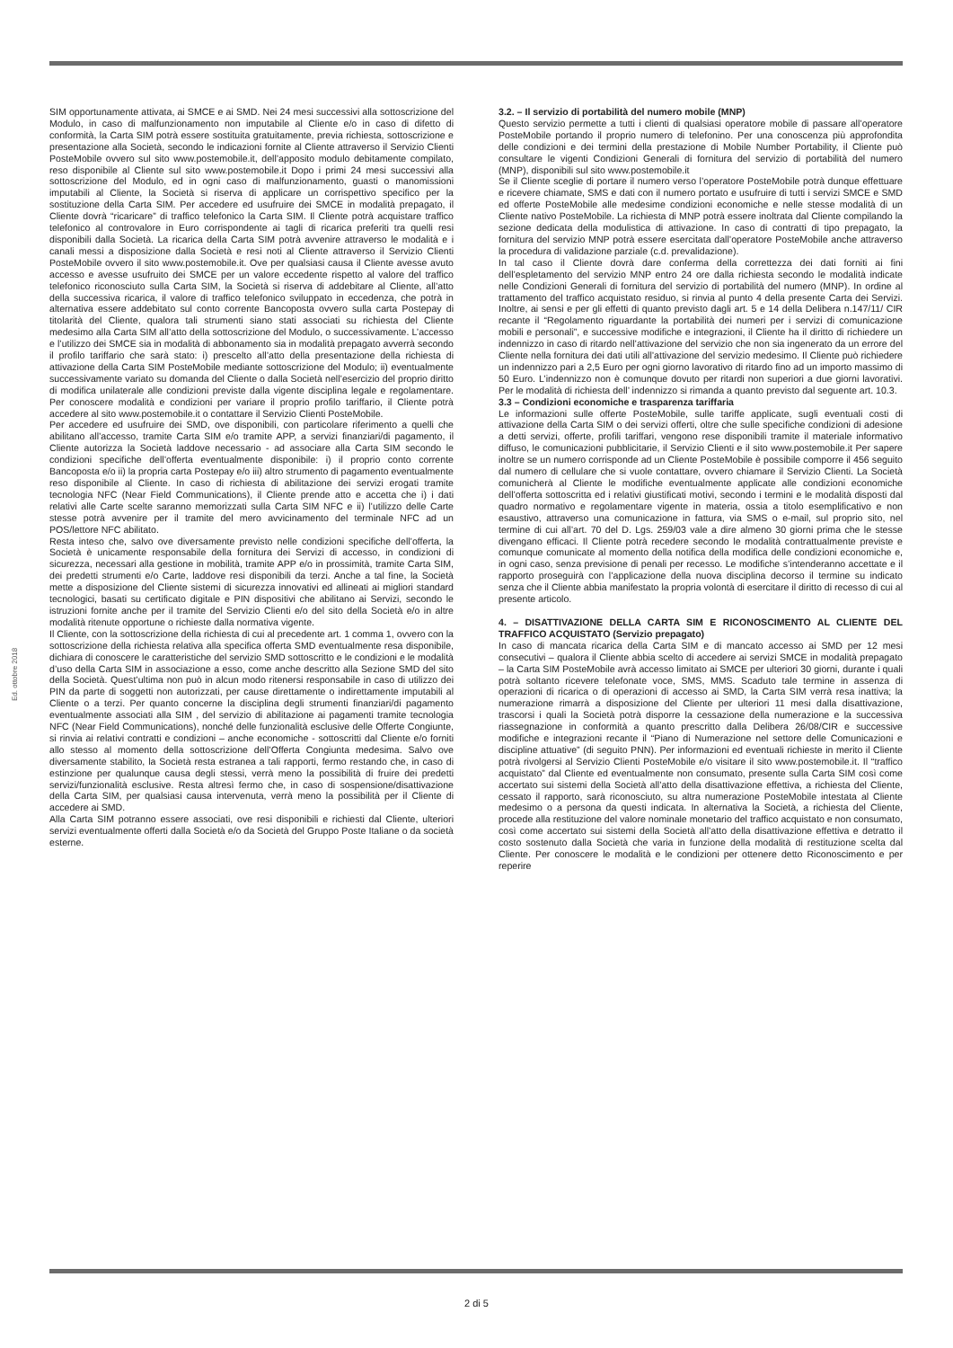Ed. ottobre 2018
SIM opportunamente attivata, ai SMCE e ai SMD. Nei 24 mesi successivi alla sottoscrizione del Modulo, in caso di malfunzionamento non imputabile al Cliente e/o in caso di difetto di conformità, la Carta SIM potrà essere sostituita gratuitamente, previa richiesta, sottoscrizione e presentazione alla Società, secondo le indicazioni fornite al Cliente attraverso il Servizio Clienti PosteMobile ovvero sul sito www.postemobile.it, dell’apposito modulo debitamente compilato, reso disponibile al Cliente sul sito www.postemobile.it Dopo i primi 24 mesi successivi alla sottoscrizione del Modulo, ed in ogni caso di malfunzionamento, guasti o manomissioni imputabili al Cliente, la Società si riserva di applicare un corrispettivo specifico per la sostituzione della Carta SIM. Per accedere ed usufruire dei SMCE in modalità prepagato, il Cliente dovrà “ricaricare” di traffico telefonico la Carta SIM. Il Cliente potrà acquistare traffico telefonico al controvalore in Euro corrispondente ai tagli di ricarica preferiti tra quelli resi disponibili dalla Società. La ricarica della Carta SIM potrà avvenire attraverso le modalità e i canali messi a disposizione dalla Società e resi noti al Cliente attraverso il Servizio Clienti PosteMobile ovvero il sito www.postemobile.it. Ove per qualsiasi causa il Cliente avesse avuto accesso e avesse usufruito dei SMCE per un valore eccedente rispetto al valore del traffico telefonico riconosciuto sulla Carta SIM, la Società si riserva di addebitare al Cliente, all’atto della successiva ricarica, il valore di traffico telefonico sviluppato in eccedenza, che potrà in alternativa essere addebitato sul conto corrente Bancoposta ovvero sulla carta Postepay di titolarità del Cliente, qualora tali strumenti siano stati associati su richiesta del Cliente medesimo alla Carta SIM all’atto della sottoscrizione del Modulo, o successivamente. L’accesso e l’utilizzo dei SMCE sia in modalità di abbonamento sia in modalità prepagato avverrà secondo il profilo tariffario che sarà stato: i) prescelto all’atto della presentazione della richiesta di attivazione della Carta SIM PosteMobile mediante sottoscrizione del Modulo; ii) eventualmente successivamente variato su domanda del Cliente o dalla Società nell’esercizio del proprio diritto di modifica unilaterale alle condizioni previste dalla vigente disciplina legale e regolamentare. Per conoscere modalità e condizioni per variare il proprio profilo tariffario, il Cliente potrà accedere al sito www.postemobile.it o contattare il Servizio Clienti PosteMobile.
Per accedere ed usufruire dei SMD, ove disponibili, con particolare riferimento a quelli che abilitano all’accesso, tramite Carta SIM e/o tramite APP, a servizi finanziari/di pagamento, il Cliente autorizza la Società laddove necessario - ad associare alla Carta SIM secondo le condizioni specifiche dell’offerta eventualmente disponibile: i) il proprio conto corrente Bancoposta e/o ii) la propria carta Postepay e/o iii) altro strumento di pagamento eventualmente reso disponibile al Cliente. In caso di richiesta di abilitazione dei servizi erogati tramite tecnologia NFC (Near Field Communications), il Cliente prende atto e accetta che i) i dati relativi alle Carte scelte saranno memorizzati sulla Carta SIM NFC e ii) l’utilizzo delle Carte stesse potrà avvenire per il tramite del mero avvicinamento del terminale NFC ad un POS/lettore NFC abilitato.
Resta inteso che, salvo ove diversamente previsto nelle condizioni specifiche dell’offerta, la Società è unicamente responsabile della fornitura dei Servizi di accesso, in condizioni di sicurezza, necessari alla gestione in mobilità, tramite APP e/o in prossimità, tramite Carta SIM, dei predetti strumenti e/o Carte, laddove resi disponibili da terzi. Anche a tal fine, la Società mette a disposizione del Cliente sistemi di sicurezza innovativi ed allineati ai migliori standard tecnologici, basati su certificato digitale e PIN dispositivi che abilitano ai Servizi, secondo le istruzioni fornite anche per il tramite del Servizio Clienti e/o del sito della Società e/o in altre modalità ritenute opportune o richieste dalla normativa vigente.
Il Cliente, con la sottoscrizione della richiesta di cui al precedente art. 1 comma 1, ovvero con la sottoscrizione della richiesta relativa alla specifica offerta SMD eventualmente resa disponibile, dichiara di conoscere le caratteristiche del servizio SMD sottoscritto e le condizioni e le modalità d’uso della Carta SIM in associazione a esso, come anche descritto alla Sezione SMD del sito della Società. Quest’ultima non può in alcun modo ritenersi responsabile in caso di utilizzo dei PIN da parte di soggetti non autorizzati, per cause direttamente o indirettamente imputabili al Cliente o a terzi. Per quanto concerne la disciplina degli strumenti finanziari/di pagamento eventualmente associati alla SIM , del servizio di abilitazione ai pagamenti tramite tecnologia NFC (Near Field Communications), nonché delle funzionalità esclusive delle Offerte Congiunte, si rinvia ai relativi contratti e condizioni – anche economiche - sottoscritti dal Cliente e/o forniti allo stesso al momento della sottoscrizione dell’Offerta Congiunta medesima. Salvo ove diversamente stabilito, la Società resta estranea a tali rapporti, fermo restando che, in caso di estinzione per qualunque causa degli stessi, verrà meno la possibilità di fruire dei predetti servizi/funzionalità esclusive. Resta altresì fermo che, in caso di sospensione/disattivazione della Carta SIM, per qualsiasi causa intervenuta, verrà meno la possibilità per il Cliente di accedere ai SMD.
Alla Carta SIM potranno essere associati, ove resi disponibili e richiesti dal Cliente, ulteriori servizi eventualmente offerti dalla Società e/o da Società del Gruppo Poste Italiane o da società esterne.
3.2. – Il servizio di portabilità del numero mobile (MNP)
Questo servizio permette a tutti i clienti di qualsiasi operatore mobile di passare all’operatore PosteMobile portando il proprio numero di telefonino. Per una conoscenza più approfondita delle condizioni e dei termini della prestazione di Mobile Number Portability, il Cliente può consultare le vigenti Condizioni Generali di fornitura del servizio di portabilità del numero (MNP), disponibili sul sito www.postemobile.it
Se il Cliente sceglie di portare il numero verso l’operatore PosteMobile potrà dunque effettuare e ricevere chiamate, SMS e dati con il numero portato e usufruire di tutti i servizi SMCE e SMD ed offerte PosteMobile alle medesime condizioni economiche e nelle stesse modalità di un Cliente nativo PosteMobile. La richiesta di MNP potrà essere inoltrata dal Cliente compilando la sezione dedicata della modulistica di attivazione. In caso di contratti di tipo prepagato, la fornitura del servizio MNP potrà essere esercitata dall’operatore PosteMobile anche attraverso la procedura di validazione parziale (c.d. prevalidazione).
In tal caso il Cliente dovrà dare conferma della correttezza dei dati forniti ai fini dell’espletamento del servizio MNP entro 24 ore dalla richiesta secondo le modalità indicate nelle Condizioni Generali di fornitura del servizio di portabilità del numero (MNP). In ordine al trattamento del traffico acquistato residuo, si rinvia al punto 4 della presente Carta dei Servizi. Inoltre, ai sensi e per gli effetti di quanto previsto dagli art. 5 e 14 della Delibera n.147/11/ CIR recante il “Regolamento riguardante la portabilità dei numeri per i servizi di comunicazione mobili e personali”, e successive modifiche e integrazioni, il Cliente ha il diritto di richiedere un indennizzo in caso di ritardo nell’attivazione del servizio che non sia ingenerato da un errore del Cliente nella fornitura dei dati utili all’attivazione del servizio medesimo. Il Cliente può richiedere un indennizzo pari a 2,5 Euro per ogni giorno lavorativo di ritardo fino ad un importo massimo di 50 Euro. L’indennizzo non è comunque dovuto per ritardi non superiori a due giorni lavorativi. Per le modalità di richiesta dell’ indennizzo si rimanda a quanto previsto dal seguente art. 10.3.
3.3 – Condizioni economiche e trasparenza tariffaria
Le informazioni sulle offerte PosteMobile, sulle tariffe applicate, sugli eventuali costi di attivazione della Carta SIM o dei servizi offerti, oltre che sulle specifiche condizioni di adesione a detti servizi, offerte, profili tariffari, vengono rese disponibili tramite il materiale informativo diffuso, le comunicazioni pubblicitarie, il Servizio Clienti e il sito www.postemobile.it Per sapere inoltre se un numero corrisponde ad un Cliente PosteMobile è possibile comporre il 456 seguito dal numero di cellulare che si vuole contattare, ovvero chiamare il Servizio Clienti. La Società comunicherà al Cliente le modifiche eventualmente applicate alle condizioni economiche dell’offerta sottoscritta ed i relativi giustificati motivi, secondo i termini e le modalità disposti dal quadro normativo e regolamentare vigente in materia, ossia a titolo esemplificativo e non esaustivo, attraverso una comunicazione in fattura, via SMS o e-mail, sul proprio sito, nel termine di cui all’art. 70 del D. Lgs. 259/03 vale a dire almeno 30 giorni prima che le stesse divengano efficaci. Il Cliente potrà recedere secondo le modalità contrattualmente previste e comunque comunicate al momento della notifica della modifica delle condizioni economiche e, in ogni caso, senza previsione di penali per recesso. Le modifiche s’intenderanno accettate e il rapporto proseguirà con l’applicazione della nuova disciplina decorso il termine su indicato senza che il Cliente abbia manifestato la propria volontà di esercitare il diritto di recesso di cui al presente articolo.
4. – DISATTIVAZIONE DELLA CARTA SIM E RICONOSCIMENTO AL CLIENTE DEL TRAFFICO ACQUISTATO (Servizio prepagato)
In caso di mancata ricarica della Carta SIM e di mancato accesso ai SMD per 12 mesi consecutivi – qualora il Cliente abbia scelto di accedere ai servizi SMCE in modalità prepagato – la Carta SIM PosteMobile avrà accesso limitato ai SMCE per ulteriori 30 giorni, durante i quali potrà soltanto ricevere telefonate voce, SMS, MMS. Scaduto tale termine in assenza di operazioni di ricarica o di operazioni di accesso ai SMD, la Carta SIM verrà resa inattiva; la numerazione rimarrà a disposizione del Cliente per ulteriori 11 mesi dalla disattivazione, trascorsi i quali la Società potrà disporre la cessazione della numerazione e la successiva riassegnazione in conformità a quanto prescritto dalla Delibera 26/08/CIR e successive modifiche e integrazioni recante il “Piano di Numerazione nel settore delle Comunicazioni e discipline attuative” (di seguito PNN). Per informazioni ed eventuali richieste in merito il Cliente potrà rivolgersi al Servizio Clienti PosteMobile e/o visitare il sito www.postemobile.it. Il “traffico acquistato” dal Cliente ed eventualmente non consumato, presente sulla Carta SIM così come accertato sui sistemi della Società all’atto della disattivazione effettiva, a richiesta del Cliente, cessato il rapporto, sarà riconosciuto, su altra numerazione PosteMobile intestata al Cliente medesimo o a persona da questi indicata. In alternativa la Società, a richiesta del Cliente, procede alla restituzione del valore nominale monetario del traffico acquistato e non consumato, così come accertato sui sistemi della Società all’atto della disattivazione effettiva e detratto il costo sostenuto dalla Società che varia in funzione della modalità di restituzione scelta dal Cliente. Per conoscere le modalità e le condizioni per ottenere detto Riconoscimento e per reperire
2 di 5